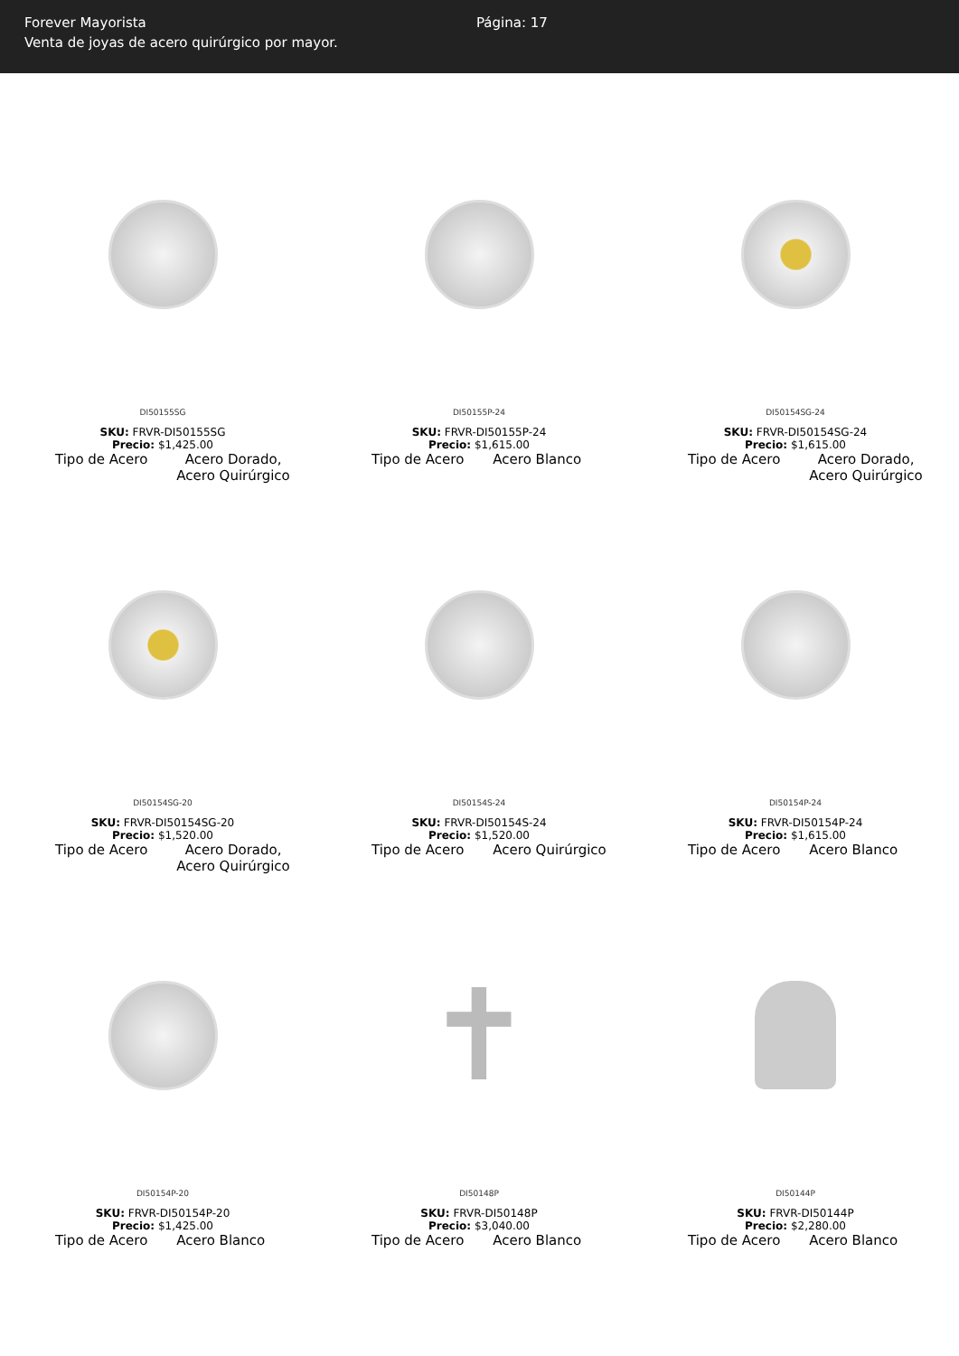Forever Mayorista
Venta de joyas de acero quirúrgico por mayor.
Página: 17
DI50155SG
SKU: FRVR-DI50155SG
Precio: $1,425.00
| Tipo de Acero | Acero Dorado, Acero Quirúrgico |
DI50155P-24
SKU: FRVR-DI50155P-24
Precio: $1,615.00
| Tipo de Acero | Acero Blanco |
DI50154SG-24
SKU: FRVR-DI50154SG-24
Precio: $1,615.00
| Tipo de Acero | Acero Dorado, Acero Quirúrgico |
DI50154SG-20
SKU: FRVR-DI50154SG-20
Precio: $1,520.00
| Tipo de Acero | Acero Dorado, Acero Quirúrgico |
DI50154S-24
SKU: FRVR-DI50154S-24
Precio: $1,520.00
| Tipo de Acero | Acero Quirúrgico |
DI50154P-24
SKU: FRVR-DI50154P-24
Precio: $1,615.00
| Tipo de Acero | Acero Blanco |
DI50154P-20
SKU: FRVR-DI50154P-20
Precio: $1,425.00
| Tipo de Acero | Acero Blanco |
✝
DI50148P
SKU: FRVR-DI50148P
Precio: $3,040.00
| Tipo de Acero | Acero Blanco |
DI50144P
SKU: FRVR-DI50144P
Precio: $2,280.00
| Tipo de Acero | Acero Blanco |